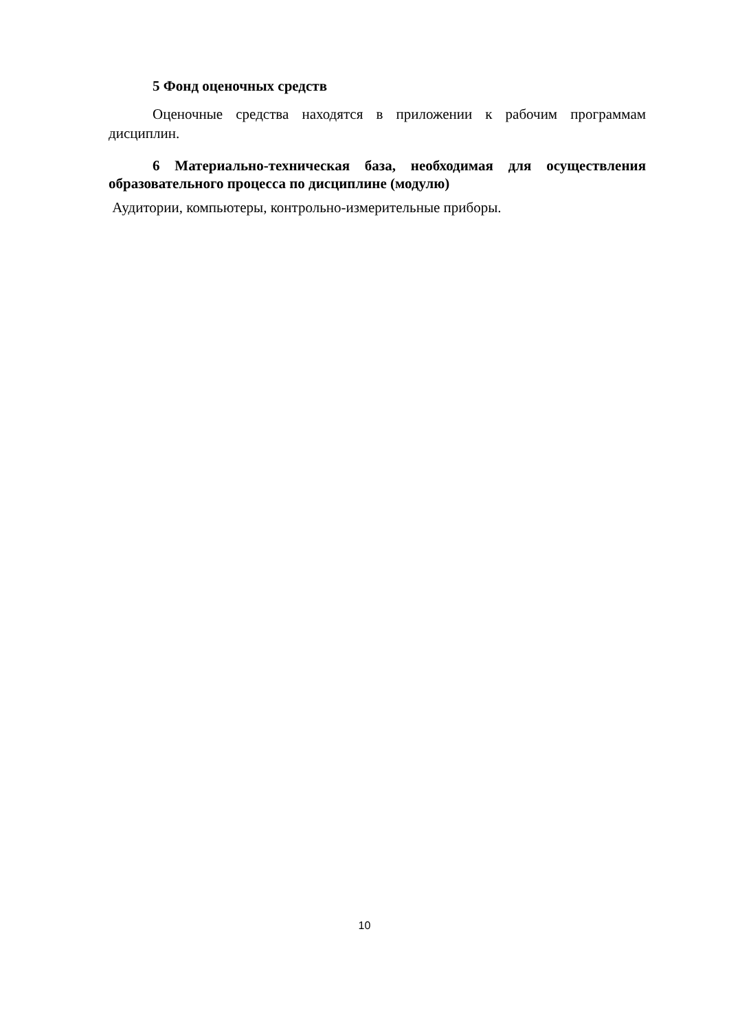5 Фонд оценочных средств
Оценочные средства находятся в приложении к рабочим программам дисциплин.
6 Материально-техническая база, необходимая для осуществления образовательного процесса по дисциплине (модулю)
Аудитории, компьютеры, контрольно-измерительные приборы.
10